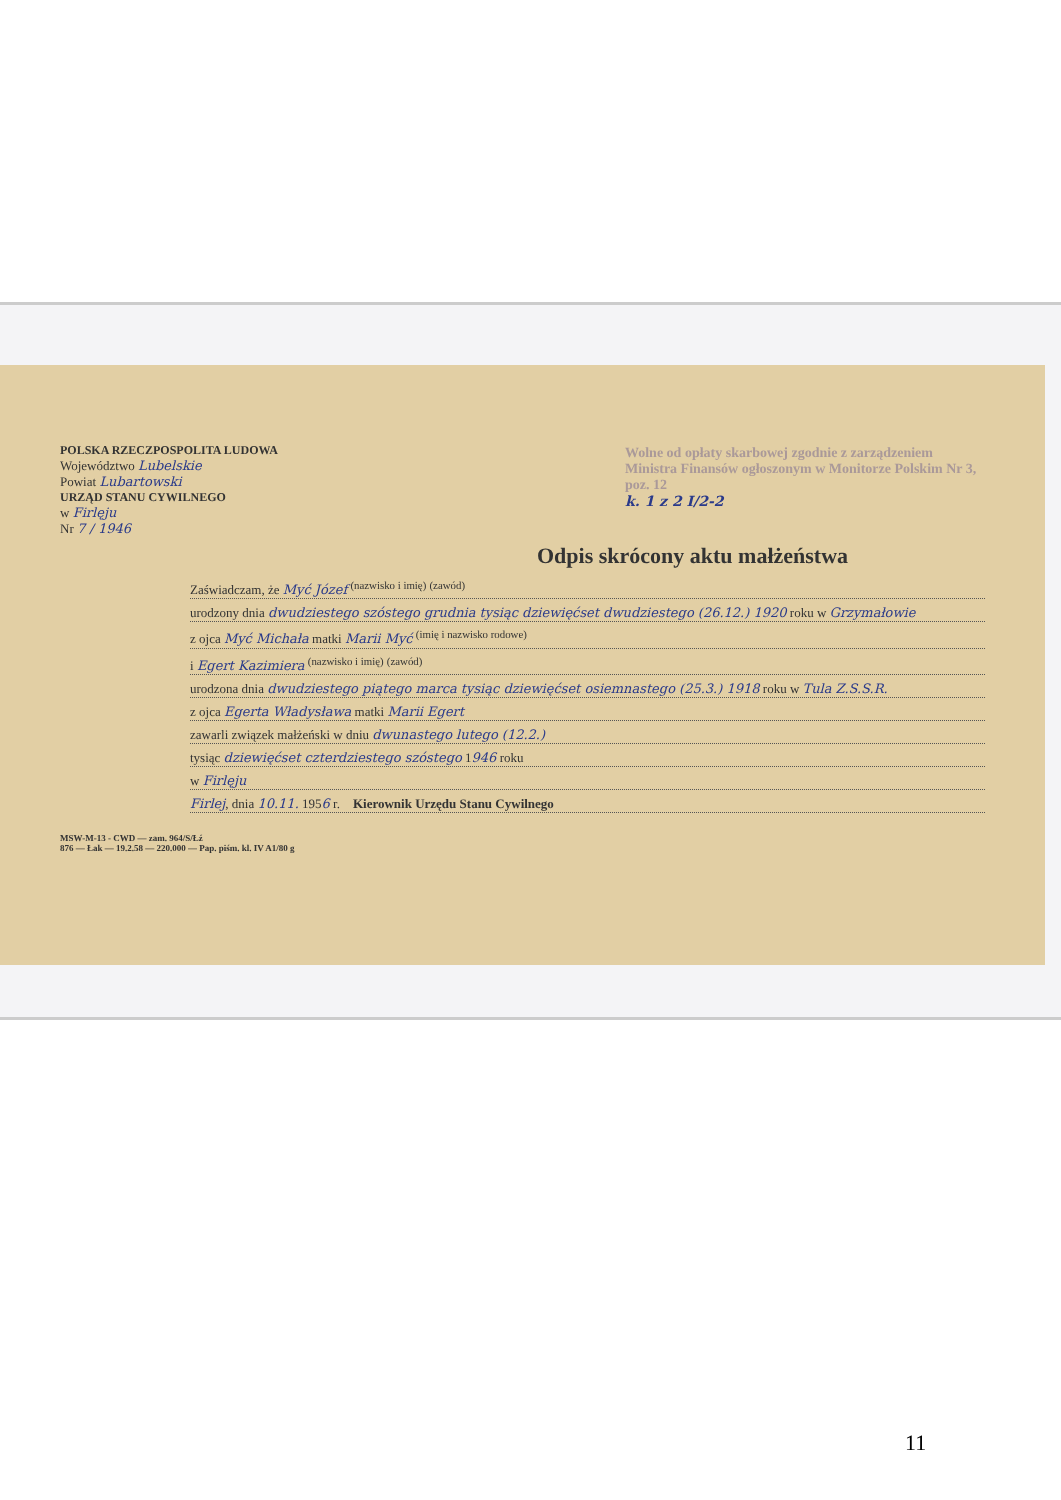Wolne od opłaty skarbowej zgodnie z zarządzeniem Ministra Finansów ogłoszonym w Monitorze Polskim Nr 3, poz. 12
k. 1 z 2 I/2-2
POLSKA RZECZPOSPOLITA LUDOWA
Województwo Lubelskie
Powiat Lubartowski
URZĄD STANU CYWILNEGO
w Firlęju
Nr 7 / 1946
Odpis skrócony aktu małżeństwa
Zaświadczam, że Myć Józef <sup>(nazwisko i imię)</sup> <sup>(zawód)</sup>
urodzony dnia dwudziestego szóstego grudnia tysiąc dziewięćset dwudziestego (26.12.) 1920 roku w Grzymałowie
z ojca Myć Michała matki Marii Myć <sup>(imię i nazwisko rodowe)</sup>
i Egert Kazimiera <sup>(nazwisko i imię)</sup> <sup>(zawód)</sup>
urodzona dnia dwudziestego piątego marca tysiąc dziewięćset osiemnastego (25.3.) 1918 roku w Tula Z.S.S.R.
z ojca Egerta Władysława matki Marii Egert
zawarli związek małżeński w dniu dwunastego lutego (12.2.)
tysiąc dziewięćset czterdziestego szóstego 1946 roku
w Firlęju
Firlej, dnia 10.11. 1956 r. Kierownik Urzędu Stanu Cywilnego
MSW-M-13 - CWD — zam. 964/S/Łź
876 — Łak — 19.2.58 — 220.000 — Pap. piśm. kl. IV A1/80 g
11